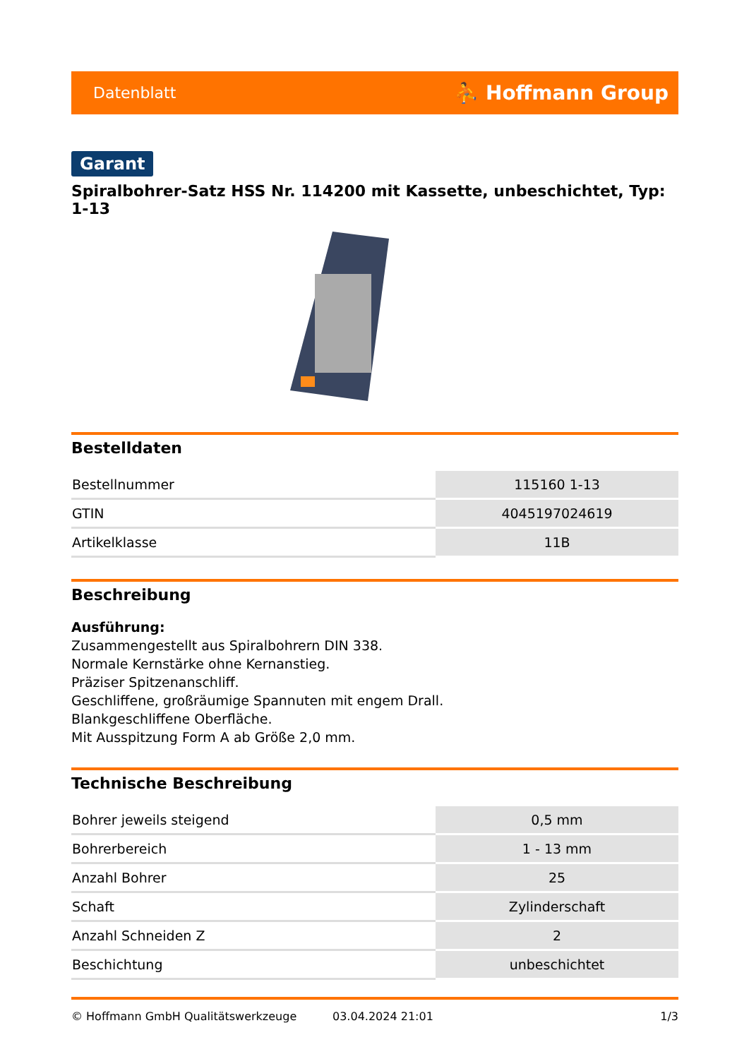Datenblatt ⛹ Hoffmann Group
Garant
Spiralbohrer-Satz HSS Nr. 114200 mit Kassette, unbeschichtet, Typ: 1-13
Bestelldaten
| Bestellnummer | 115160 1-13 |
| GTIN | 4045197024619 |
| Artikelklasse | 11B |
Beschreibung
Ausführung:
Zusammengestellt aus Spiralbohrern DIN 338.
Normale Kernstärke ohne Kernanstieg.
Präziser Spitzenanschliff.
Geschliffene, großräumige Spannuten mit engem Drall.
Blankgeschliffene Oberfläche.
Mit Ausspitzung Form A ab Größe 2,0 mm.
Technische Beschreibung
| Bohrer jeweils steigend | 0,5 mm |
| Bohrerbereich | 1 - 13 mm |
| Anzahl Bohrer | 25 |
| Schaft | Zylinderschaft |
| Anzahl Schneiden Z | 2 |
| Beschichtung | unbeschichtet |
© Hoffmann GmbH Qualitätswerkzeuge 03.04.2024 21:01 1/3